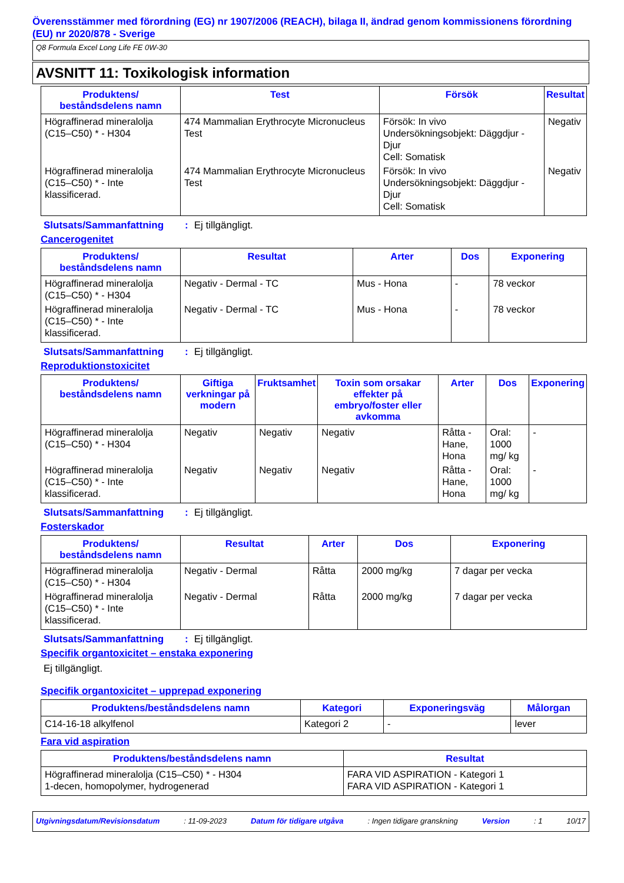Överensstämmer med förordning (EG) nr 1907/2006 (REACH), bilaga II, ändrad genom kommissionens förordning (EU) nr 2020/878 - Sverige
Q8 Formula Excel Long Life FE 0W-30
AVSNITT 11: Toxikologisk information
| Produktens/ beståndsdelens namn | Test | Försök | Resultat |
| --- | --- | --- | --- |
| Högraffinerad mineralolja (C15–C50) * - H304 | 474 Mammalian Erythrocyte Micronucleus Test | Försök: In vivo Undersökningsobjekt: Däggdjur - Djur Cell: Somatisk | Negativ |
| Högraffinerad mineralolja (C15–C50) * - Inte klassificerad. | 474 Mammalian Erythrocyte Micronucleus Test | Försök: In vivo Undersökningsobjekt: Däggdjur - Djur Cell: Somatisk | Negativ |
Slutsats/Sammanfattning: Ej tillgängligt.
Cancerogenitet
| Produktens/ beståndsdelens namn | Resultat | Arter | Dos | Exponering |
| --- | --- | --- | --- | --- |
| Högraffinerad mineralolja (C15–C50) * - H304 | Negativ - Dermal - TC | Mus - Hona | - | 78 veckor |
| Högraffinerad mineralolja (C15–C50) * - Inte klassificerad. | Negativ - Dermal - TC | Mus - Hona | - | 78 veckor |
Slutsats/Sammanfattning: Ej tillgängligt.
Reproduktionstoxicitet
| Produktens/ beståndsdelens namn | Giftiga verkningar på modern | Fruktsamhet | Toxin som orsakar effekter på embryo/foster eller avkomma | Arter | Dos | Exponering |
| --- | --- | --- | --- | --- | --- | --- |
| Högraffinerad mineralolja (C15–C50) * - H304 | Negativ | Negativ | Negativ | Råtta - Hane, Hona | Oral: 1000 mg/ kg | - |
| Högraffinerad mineralolja (C15–C50) * - Inte klassificerad. | Negativ | Negativ | Negativ | Råtta - Hane, Hona | Oral: 1000 mg/ kg | - |
Slutsats/Sammanfattning: Ej tillgängligt.
Fosterskador
| Produktens/ beståndsdelens namn | Resultat | Arter | Dos | Exponering |
| --- | --- | --- | --- | --- |
| Högraffinerad mineralolja (C15–C50) * - H304 | Negativ - Dermal | Råtta | 2000 mg/kg | 7 dagar per vecka |
| Högraffinerad mineralolja (C15–C50) * - Inte klassificerad. | Negativ - Dermal | Råtta | 2000 mg/kg | 7 dagar per vecka |
Slutsats/Sammanfattning: Ej tillgängligt.
Specifik organtoxicitet – enstaka exponering
Ej tillgängligt.
Specifik organtoxicitet – upprepad exponering
| Produktens/beståndsdelens namn | Kategori | Exponeringsväg | Målorgan |
| --- | --- | --- | --- |
| C14-16-18 alkylfenol | Kategori 2 | - | lever |
Fara vid aspiration
| Produktens/beståndsdelens namn | Resultat |
| --- | --- |
| Högraffinerad mineralolja (C15–C50) * - H304 1-decen, homopolymer, hydrogenerad | FARA VID ASPIRATION - Kategori 1 FARA VID ASPIRATION - Kategori 1 |
Utgivningsdatum/Revisionsdatum: 11-09-2023 Datum för tidigare utgåva: Ingen tidigare granskning Version: 1 10/17